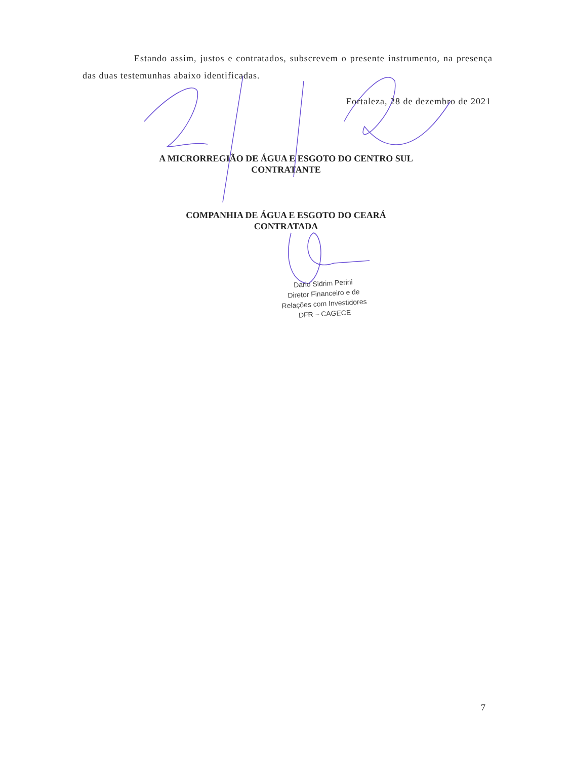Estando assim, justos e contratados, subscrevem o presente instrumento, na presença das duas testemunhas abaixo identificadas.
Fortaleza, 28 de dezembro de 2021
A MICRORREGIÃO DE ÁGUA E ESGOTO DO CENTRO SUL
CONTRATANTE
COMPANHIA DE ÁGUA E ESGOTO DO CEARÁ
CONTRATADA
Dario Sidrim Perini
Diretor Financeiro e de
Relações com Investidores
DFR – CAGECE
7